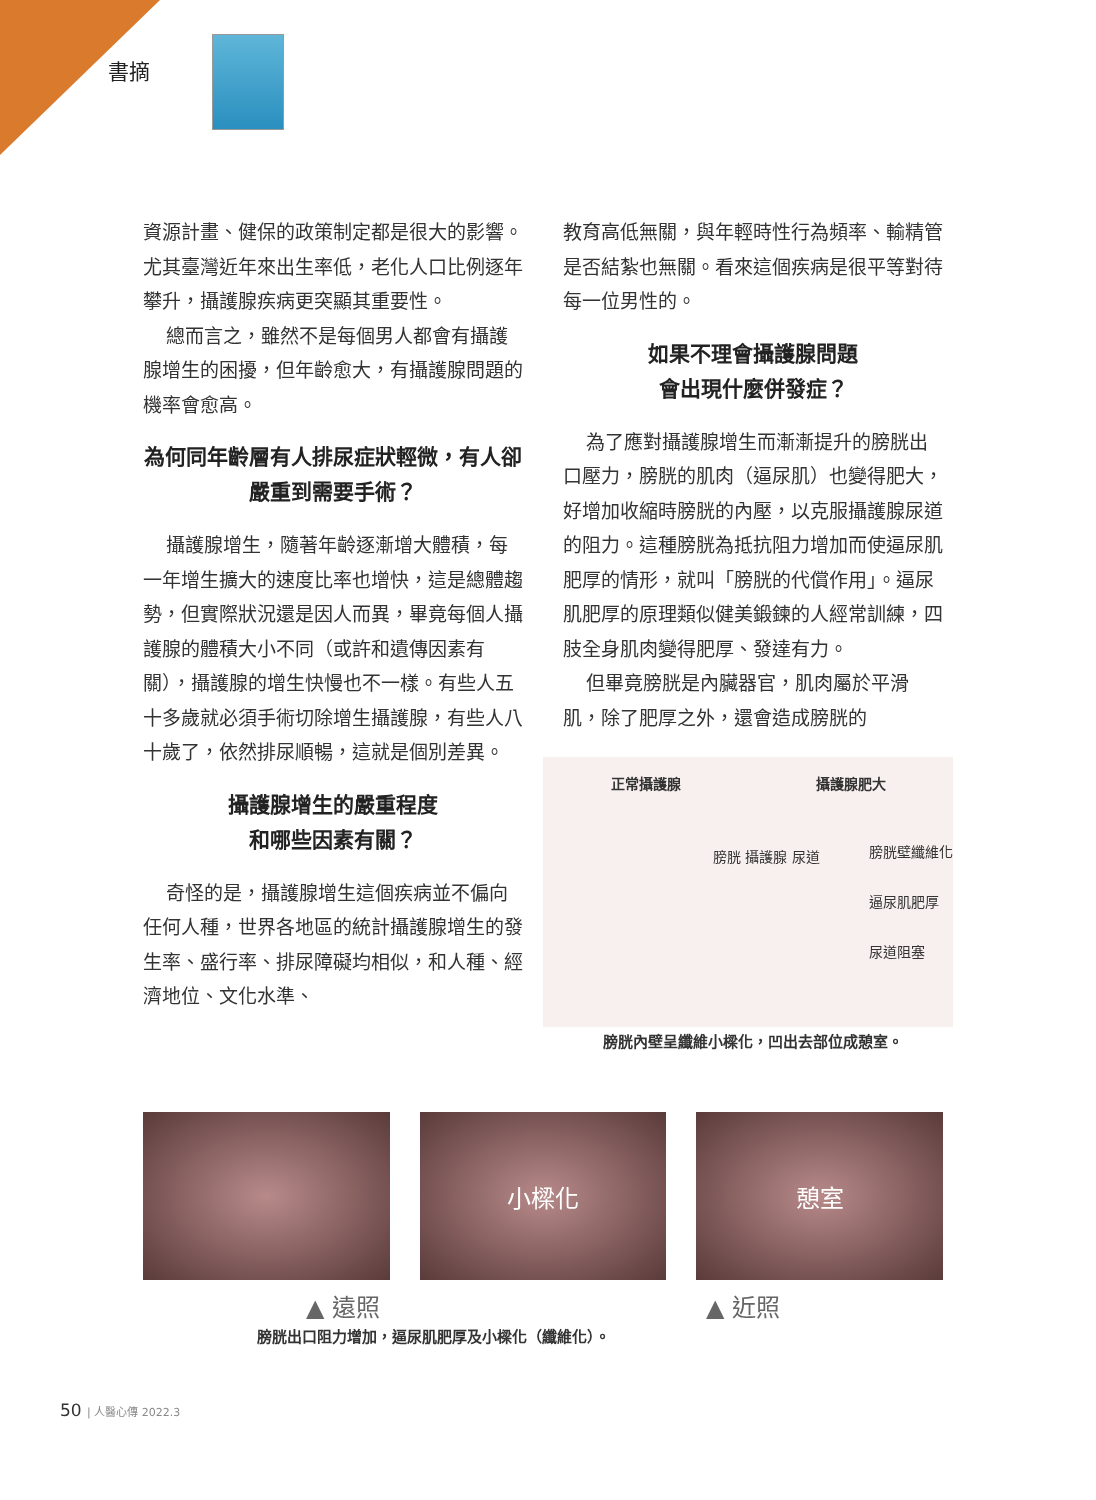書摘
資源計畫、健保的政策制定都是很大的影響。尤其臺灣近年來出生率低，老化人口比例逐年攀升，攝護腺疾病更突顯其重要性。
總而言之，雖然不是每個男人都會有攝護腺增生的困擾，但年齡愈大，有攝護腺問題的機率會愈高。
為何同年齡層有人排尿症狀輕微，有人卻嚴重到需要手術？
攝護腺增生，隨著年齡逐漸增大體積，每一年增生擴大的速度比率也增快，這是總體趨勢，但實際狀況還是因人而異，畢竟每個人攝護腺的體積大小不同（或許和遺傳因素有關），攝護腺的增生快慢也不一樣。有些人五十多歲就必須手術切除增生攝護腺，有些人八十歲了，依然排尿順暢，這就是個別差異。
攝護腺增生的嚴重程度
和哪些因素有關？
奇怪的是，攝護腺增生這個疾病並不偏向任何人種，世界各地區的統計攝護腺增生的發生率、盛行率、排尿障礙均相似，和人種、經濟地位、文化水準、
教育高低無關，與年輕時性行為頻率、輸精管是否結紮也無關。看來這個疾病是很平等對待每一位男性的。
如果不理會攝護腺問題
會出現什麼併發症？
為了應對攝護腺增生而漸漸提升的膀胱出口壓力，膀胱的肌肉（逼尿肌）也變得肥大，好增加收縮時膀胱的內壓，以克服攝護腺尿道的阻力。這種膀胱為抵抗阻力增加而使逼尿肌肥厚的情形，就叫「膀胱的代償作用」。逼尿肌肥厚的原理類似健美鍛鍊的人經常訓練，四肢全身肌肉變得肥厚、發達有力。
但畢竟膀胱是內臟器官，肌肉屬於平滑肌，除了肥厚之外，還會造成膀胱的
正常攝護腺 攝護腺肥大
膀胱 攝護腺 尿道
膀胱壁纖維化
逼尿肌肥厚
尿道阻塞
膀胱內壁呈纖維小樑化，凹出去部位成憩室。
小樑化 憩室
▲ 遠照 ▲ 近照
膀胱出口阻力增加，逼尿肌肥厚及小樑化（纖維化）。
50 | 人醫心傳 2022.3